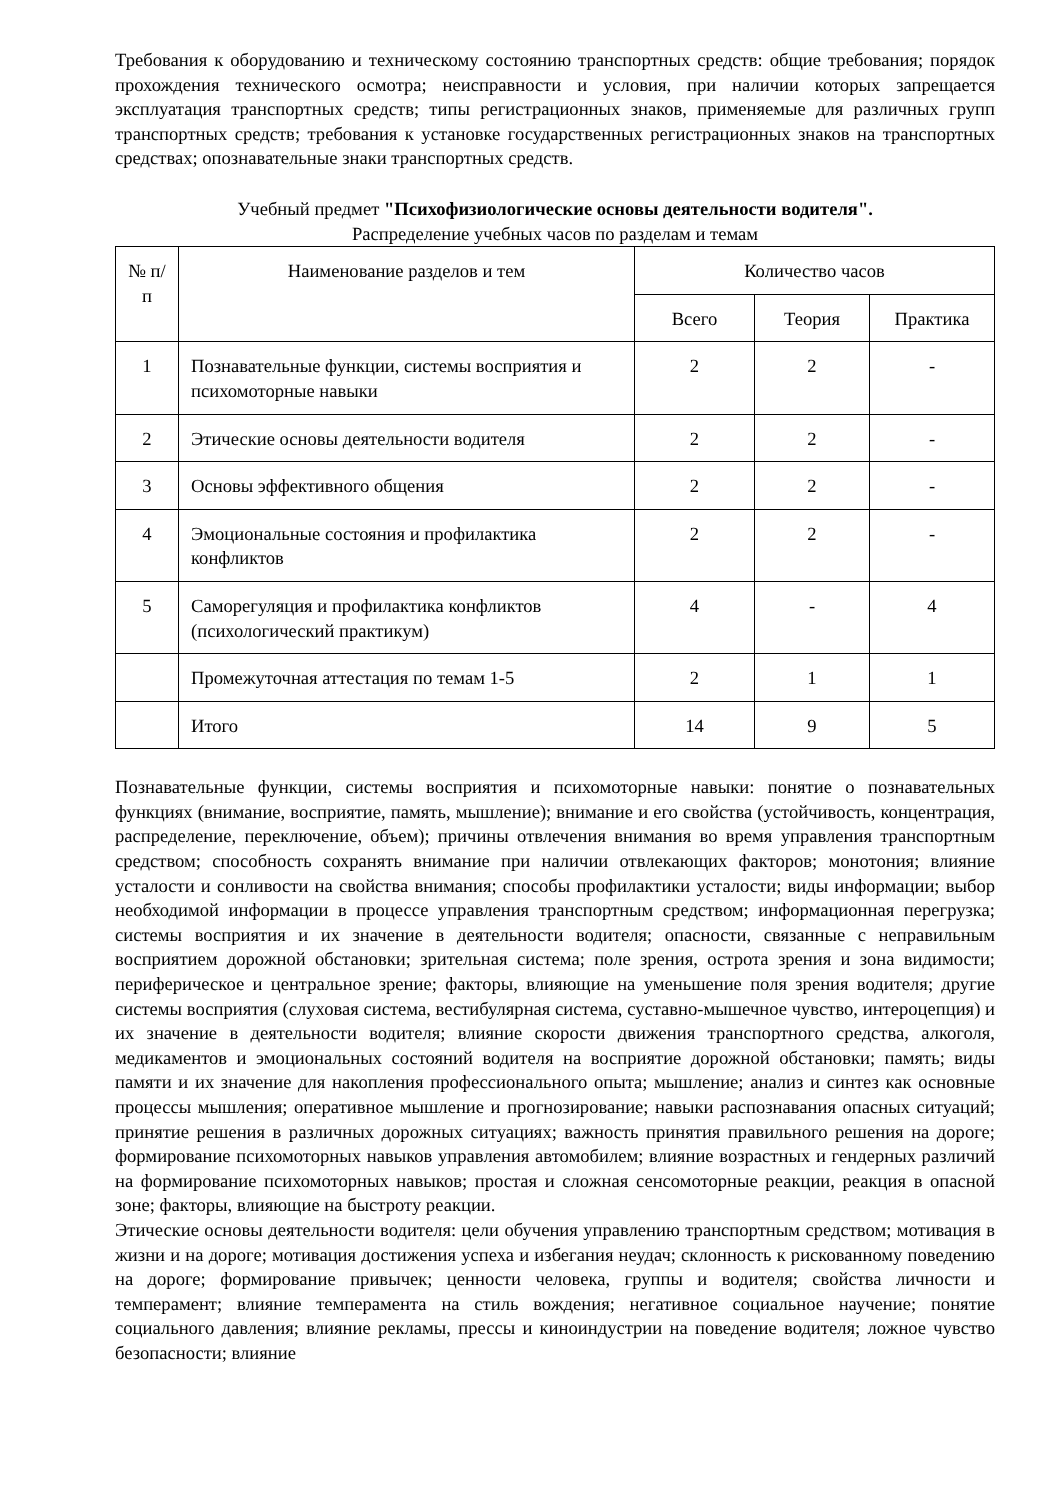Требования к оборудованию и техническому состоянию транспортных средств: общие требования; порядок прохождения технического осмотра; неисправности и условия, при наличии которых запрещается эксплуатация транспортных средств; типы регистрационных знаков, применяемые для различных групп транспортных средств; требования к установке государственных регистрационных знаков на транспортных средствах; опознавательные знаки транспортных средств.
Учебный предмет "Психофизиологические основы деятельности водителя".
Распределение учебных часов по разделам и темам
| № п/п | Наименование разделов и тем | Количество часов | | |
| --- | --- | --- | --- | --- |
| | | Всего | Теория | Практика |
| 1 | Познавательные функции, системы восприятия и психомоторные навыки | 2 | 2 | - |
| 2 | Этические основы деятельности водителя | 2 | 2 | - |
| 3 | Основы эффективного общения | 2 | 2 | - |
| 4 | Эмоциональные состояния и профилактика конфликтов | 2 | 2 | - |
| 5 | Саморегуляция и профилактика конфликтов (психологический практикум) | 4 | - | 4 |
| | Промежуточная аттестация по темам 1-5 | 2 | 1 | 1 |
| | Итого | 14 | 9 | 5 |
Познавательные функции, системы восприятия и психомоторные навыки: понятие о познавательных функциях (внимание, восприятие, память, мышление); внимание и его свойства (устойчивость, концентрация, распределение, переключение, объем); причины отвлечения внимания во время управления транспортным средством; способность сохранять внимание при наличии отвлекающих факторов; монотония; влияние усталости и сонливости на свойства внимания; способы профилактики усталости; виды информации; выбор необходимой информации в процессе управления транспортным средством; информационная перегрузка; системы восприятия и их значение в деятельности водителя; опасности, связанные с неправильным восприятием дорожной обстановки; зрительная система; поле зрения, острота зрения и зона видимости; периферическое и центральное зрение; факторы, влияющие на уменьшение поля зрения водителя; другие системы восприятия (слуховая система, вестибулярная система, суставно-мышечное чувство, интероцепция) и их значение в деятельности водителя; влияние скорости движения транспортного средства, алкоголя, медикаментов и эмоциональных состояний водителя на восприятие дорожной обстановки; память; виды памяти и их значение для накопления профессионального опыта; мышление; анализ и синтез как основные процессы мышления; оперативное мышление и прогнозирование; навыки распознавания опасных ситуаций; принятие решения в различных дорожных ситуациях; важность принятия правильного решения на дороге; формирование психомоторных навыков управления автомобилем; влияние возрастных и гендерных различий на формирование психомоторных навыков; простая и сложная сенсомоторные реакции, реакция в опасной зоне; факторы, влияющие на быстроту реакции.
Этические основы деятельности водителя: цели обучения управлению транспортным средством; мотивация в жизни и на дороге; мотивация достижения успеха и избегания неудач; склонность к рискованному поведению на дороге; формирование привычек; ценности человека, группы и водителя; свойства личности и темперамент; влияние темперамента на стиль вождения; негативное социальное научение; понятие социального давления; влияние рекламы, прессы и киноиндустрии на поведение водителя; ложное чувство безопасности; влияние